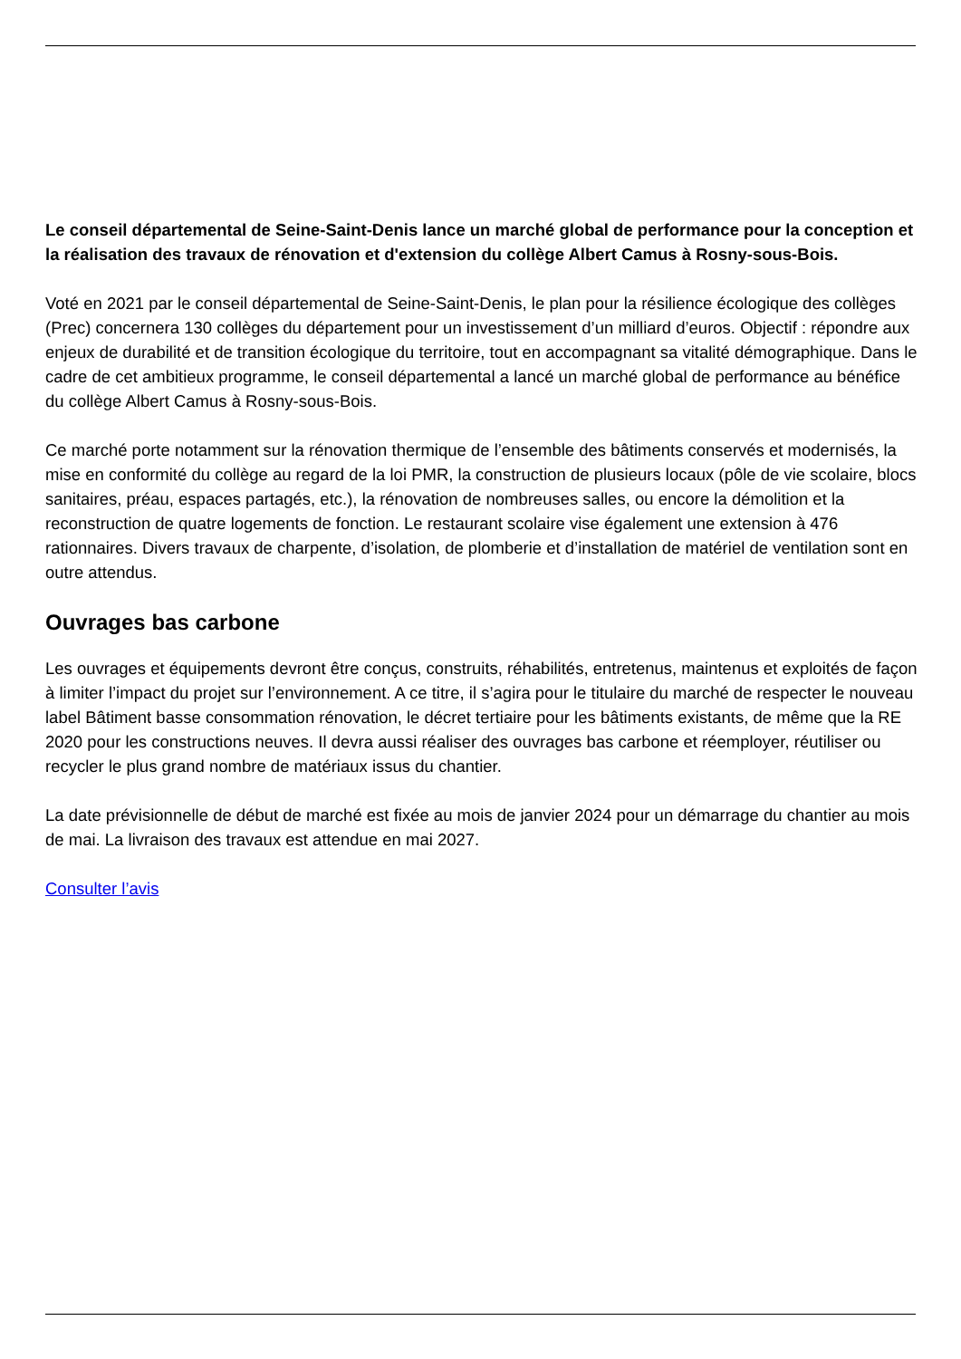Le conseil départemental de Seine-Saint-Denis lance un marché global de performance pour la conception et la réalisation des travaux de rénovation et d'extension du collège Albert Camus à Rosny-sous-Bois.
Voté en 2021 par le conseil départemental de Seine-Saint-Denis, le plan pour la résilience écologique des collèges (Prec) concernera 130 collèges du département pour un investissement d’un milliard d’euros. Objectif : répondre aux enjeux de durabilité et de transition écologique du territoire, tout en accompagnant sa vitalité démographique. Dans le cadre de cet ambitieux programme, le conseil départemental a lancé un marché global de performance au bénéfice du collège Albert Camus à Rosny-sous-Bois.
Ce marché porte notamment sur la rénovation thermique de l’ensemble des bâtiments conservés et modernisés, la mise en conformité du collège au regard de la loi PMR, la construction de plusieurs locaux (pôle de vie scolaire, blocs sanitaires, préau, espaces partagés, etc.), la rénovation de nombreuses salles, ou encore la démolition et la reconstruction de quatre logements de fonction. Le restaurant scolaire vise également une extension à 476 rationnaires. Divers travaux de charpente, d’isolation, de plomberie et d’installation de matériel de ventilation sont en outre attendus.
Ouvrages bas carbone
Les ouvrages et équipements devront être conçus, construits, réhabilités, entretenus, maintenus et exploités de façon à limiter l’impact du projet sur l’environnement. A ce titre, il s’agira pour le titulaire du marché de respecter le nouveau label Bâtiment basse consommation rénovation, le décret tertiaire pour les bâtiments existants, de même que la RE 2020 pour les constructions neuves. Il devra aussi réaliser des ouvrages bas carbone et réemployer, réutiliser ou recycler le plus grand nombre de matériaux issus du chantier.
La date prévisionnelle de début de marché est fixée au mois de janvier 2024 pour un démarrage du chantier au mois de mai. La livraison des travaux est attendue en mai 2027.
Consulter l’avis